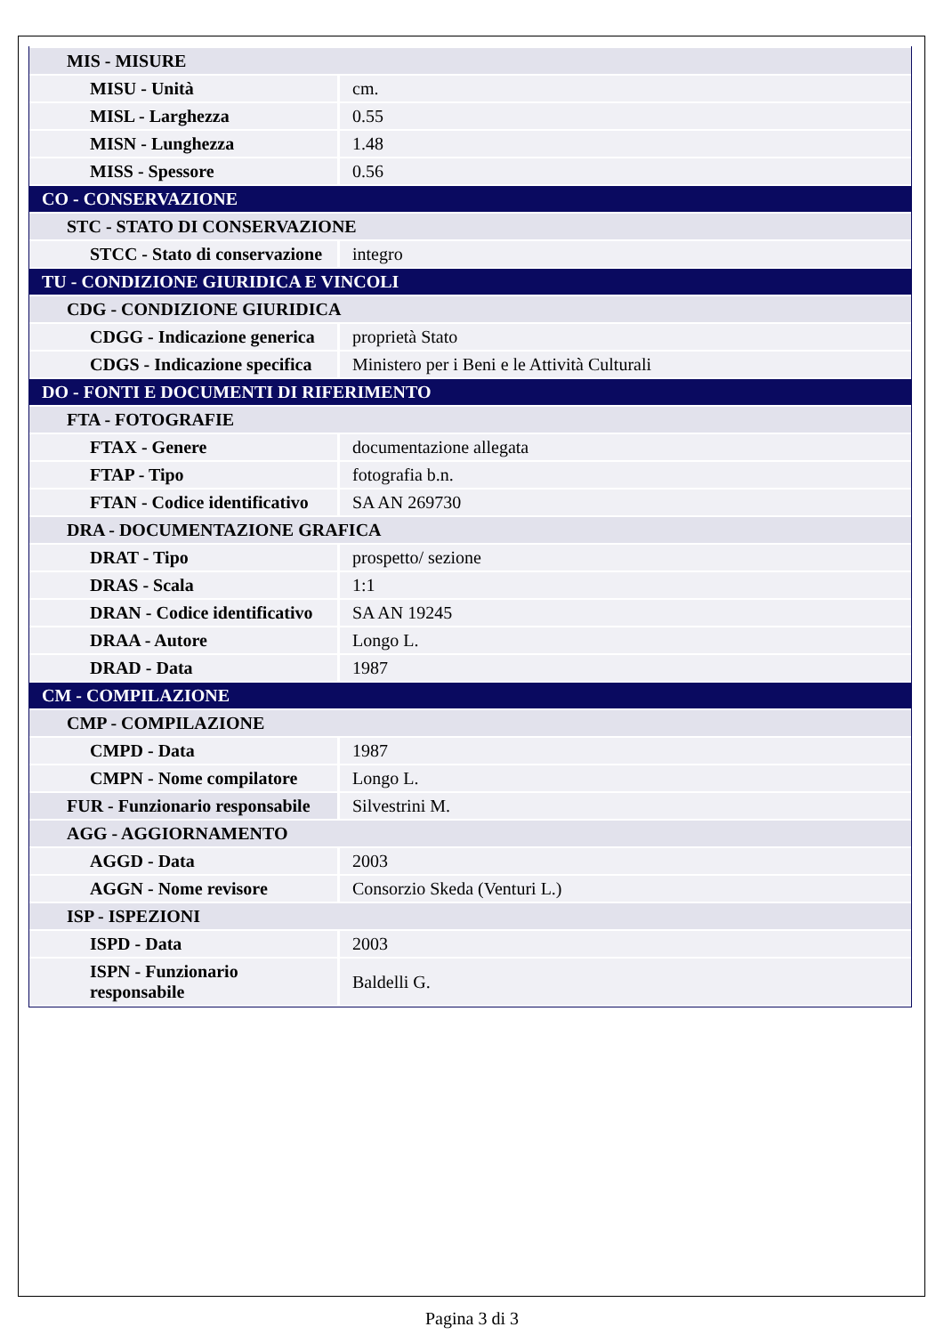| MIS - MISURE | |
| MISU - Unità | cm. |
| MISL - Larghezza | 0.55 |
| MISN - Lunghezza | 1.48 |
| MISS - Spessore | 0.56 |
| CO - CONSERVAZIONE | |
| STC - STATO DI CONSERVAZIONE | |
| STCC - Stato di conservazione | integro |
| TU - CONDIZIONE GIURIDICA E VINCOLI | |
| CDG - CONDIZIONE GIURIDICA | |
| CDGG - Indicazione generica | proprietà Stato |
| CDGS - Indicazione specifica | Ministero per i Beni e le Attività Culturali |
| DO - FONTI E DOCUMENTI DI RIFERIMENTO | |
| FTA - FOTOGRAFIE | |
| FTAX - Genere | documentazione allegata |
| FTAP - Tipo | fotografia b.n. |
| FTAN - Codice identificativo | SA AN 269730 |
| DRA - DOCUMENTAZIONE GRAFICA | |
| DRAT - Tipo | prospetto/ sezione |
| DRAS - Scala | 1:1 |
| DRAN - Codice identificativo | SA AN 19245 |
| DRAA - Autore | Longo L. |
| DRAD - Data | 1987 |
| CM - COMPILAZIONE | |
| CMP - COMPILAZIONE | |
| CMPD - Data | 1987 |
| CMPN - Nome compilatore | Longo L. |
| FUR - Funzionario responsabile | Silvestrini M. |
| AGG - AGGIORNAMENTO | |
| AGGD - Data | 2003 |
| AGGN - Nome revisore | Consorzio Skeda (Venturi L.) |
| ISP - ISPEZIONI | |
| ISPD - Data | 2003 |
| ISPN - Funzionario responsabile | Baldelli G. |
Pagina 3 di 3